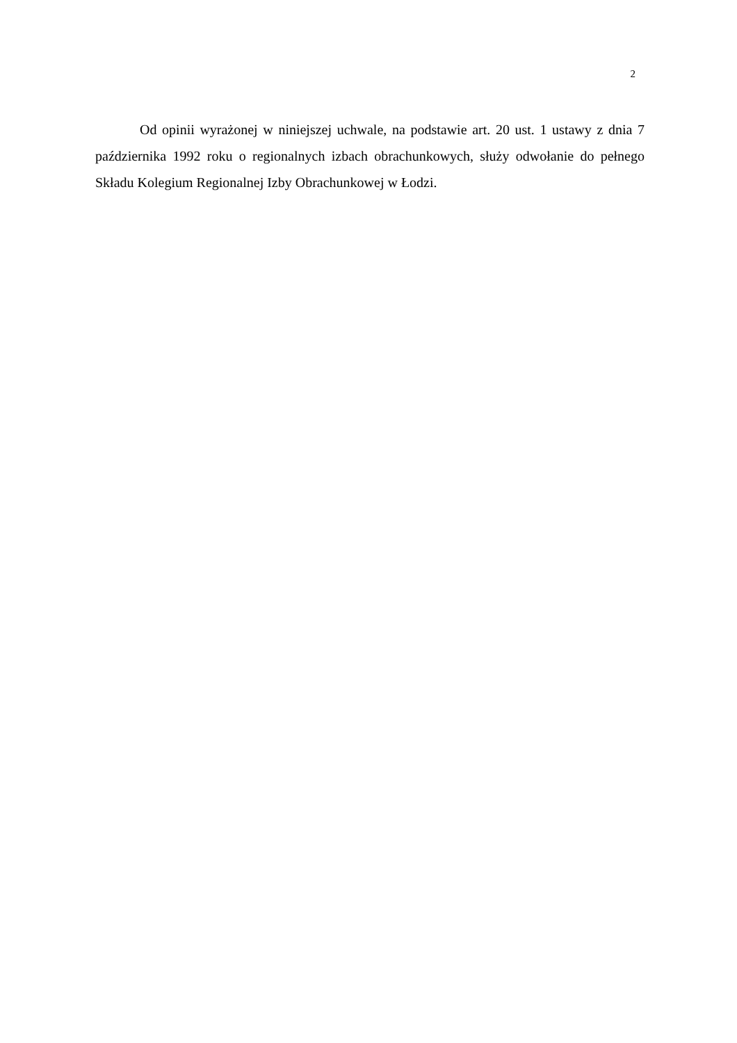2
Od opinii wyrażonej w niniejszej uchwale, na podstawie art. 20 ust. 1 ustawy z dnia 7 października 1992 roku o regionalnych izbach obrachunkowych, służy odwołanie do pełnego Składu Kolegium Regionalnej Izby Obrachunkowej w Łodzi.